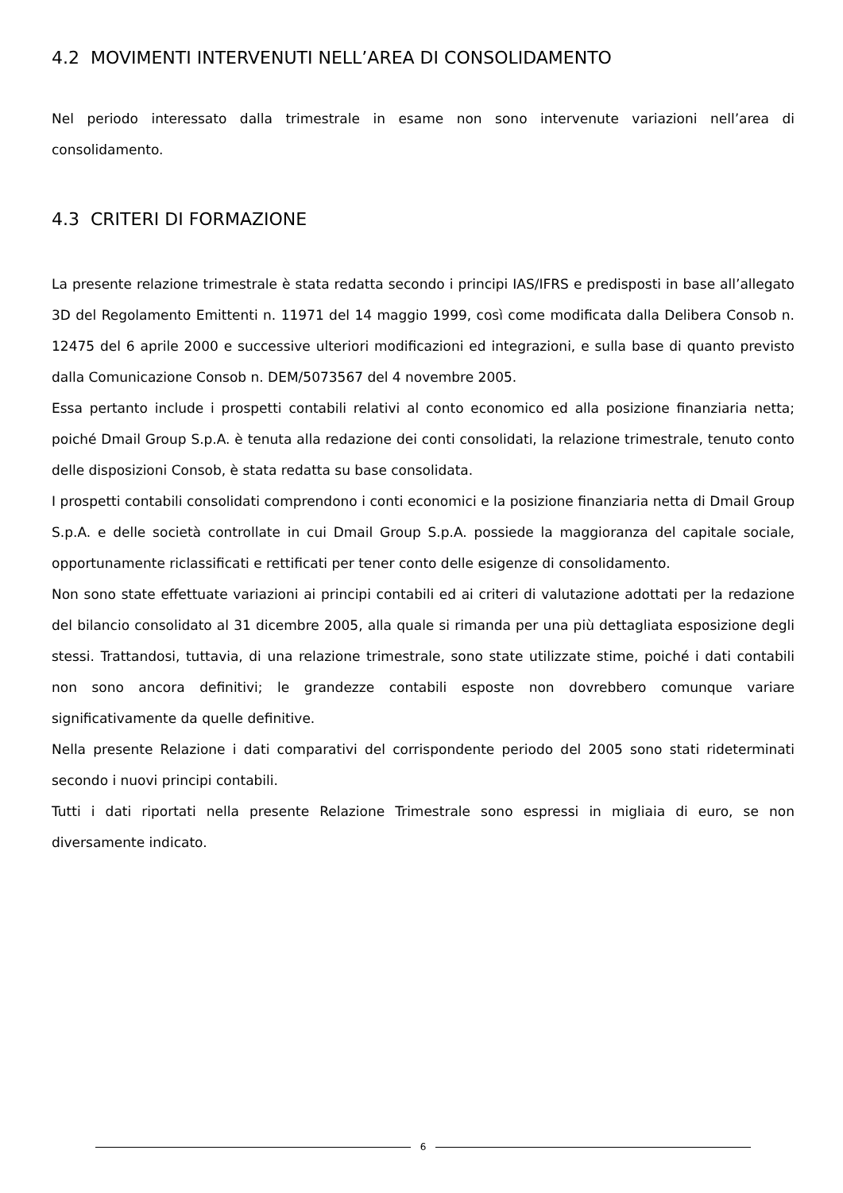4.2 MOVIMENTI INTERVENUTI NELL’AREA DI CONSOLIDAMENTO
Nel periodo interessato dalla trimestrale in esame non sono intervenute variazioni nell’area di consolidamento.
4.3 CRITERI DI FORMAZIONE
La presente relazione trimestrale è stata redatta secondo i principi IAS/IFRS e predisposti in base all’allegato 3D del Regolamento Emittenti n. 11971 del 14 maggio 1999, così come modificata dalla Delibera Consob n. 12475 del 6 aprile 2000 e successive ulteriori modificazioni ed integrazioni, e sulla base di quanto previsto dalla Comunicazione Consob n. DEM/5073567 del 4 novembre 2005.
Essa pertanto include i prospetti contabili relativi al conto economico ed alla posizione finanziaria netta; poiché Dmail Group S.p.A. è tenuta alla redazione dei conti consolidati, la relazione trimestrale, tenuto conto delle disposizioni Consob, è stata redatta su base consolidata.
I prospetti contabili consolidati comprendono i conti economici e la posizione finanziaria netta di Dmail Group S.p.A. e delle società controllate in cui Dmail Group S.p.A. possiede la maggioranza del capitale sociale, opportunamente riclassificati e rettificati per tener conto delle esigenze di consolidamento.
Non sono state effettuate variazioni ai principi contabili ed ai criteri di valutazione adottati per la redazione del bilancio consolidato al 31 dicembre 2005, alla quale si rimanda per una più dettagliata esposizione degli stessi. Trattandosi, tuttavia, di una relazione trimestrale, sono state utilizzate stime, poiché i dati contabili non sono ancora definitivi; le grandezze contabili esposte non dovrebbero comunque variare significativamente da quelle definitive.
Nella presente Relazione i dati comparativi del corrispondente periodo del 2005 sono stati rideterminati secondo i nuovi principi contabili.
Tutti i dati riportati nella presente Relazione Trimestrale sono espressi in migliaia di euro, se non diversamente indicato.
6